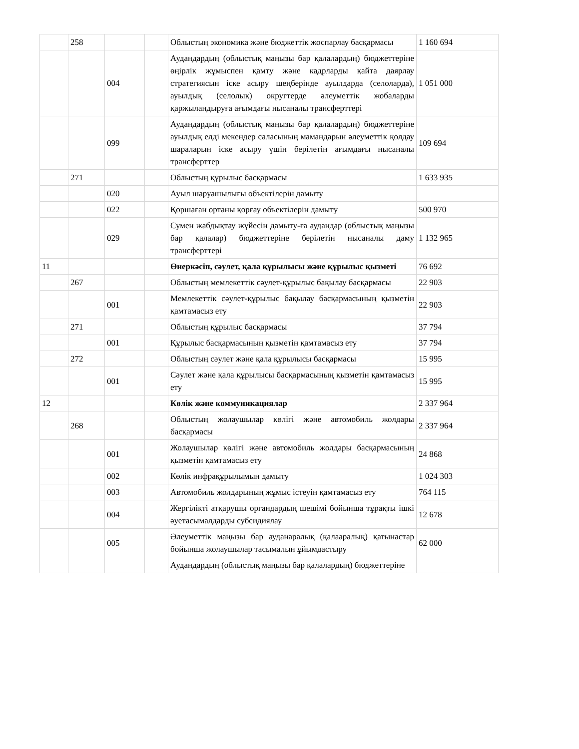| | 258 | | | Облыстың экономика және бюджеттік жоспарлау басқармасы | 1 160 694 |
| | | 004 | | Аудандардың (облыстық маңызы бар қалалардың) бюджеттеріне өңірлік жұмыспен қамту және кадрларды қайта даярлау стратегиясын іске асыру шеңберінде ауылдарда (селоларда), ауылдық (селолық) округтерде әлеуметтік жобаларды қаржыландыруға ағымдағы нысаналы трансферттері | 1 051 000 |
| | | 099 | | Аудандардың (облыстық маңызы бар қалалардың) бюджеттеріне ауылдық елді мекендер саласының мамандарын әлеуметтік қолдау шараларын іске асыру үшін берілетін ағымдағы нысаналы трансферттер | 109 694 |
| | 271 | | | Облыстың құрылыс басқармасы | 1 633 935 |
| | | 020 | | Ауыл шаруашылығы объектілерін дамыту | |
| | | 022 | | Қоршаған ортаны қорғау объектілерін дамыту | 500 970 |
| | | 029 | | Сумен жабдықтау жүйесін дамыту-ға аудандар (облыстық маңызы бар қалалар) бюджеттеріне берілетін нысаналы даму трансферттері | 1 132 965 |
| 11 | | | | Өнеркәсіп, сәулет, қала құрылысы және құрылыс қызметі | 76 692 |
| | 267 | | | Облыстың мемлекеттік сәулет-құрылыс бақылау басқармасы | 22 903 |
| | | 001 | | Мемлекеттік сәулет-құрылыс бақылау басқармасының қызметін қамтамасыз ету | 22 903 |
| | 271 | | | Облыстың құрылыс басқармасы | 37 794 |
| | | 001 | | Құрылыс басқармасының қызметін қамтамасыз ету | 37 794 |
| | 272 | | | Облыстың сәулет және қала құрылысы басқармасы | 15 995 |
| | | 001 | | Сәулет және қала құрылысы басқармасының қызметін қамтамасыз ету | 15 995 |
| 12 | | | | Көлік және коммуникациялар | 2 337 964 |
| | 268 | | | Облыстың жолаушылар көлігі және автомобиль жолдары басқармасы | 2 337 964 |
| | | 001 | | Жолаушылар көлігі және автомобиль жолдары басқармасының қызметін қамтамасыз ету | 24 868 |
| | | 002 | | Көлік инфрақұрылымын дамыту | 1 024 303 |
| | | 003 | | Автомобиль жолдарының жұмыс істеуін қамтамасыз ету | 764 115 |
| | | 004 | | Жергілікті атқарушы органдардың шешімі бойынша тұрақты ішкі әуетасымалдарды субсидиялау | 12 678 |
| | | 005 | | Әлеуметтік маңызы бар ауданаралық (қалааралық) қатынастар бойынша жолаушылар тасымалын ұйымдастыру | 62 000 |
| | | | | Аудандардың (облыстық маңызы бар қалалардың) бюджеттеріне | |